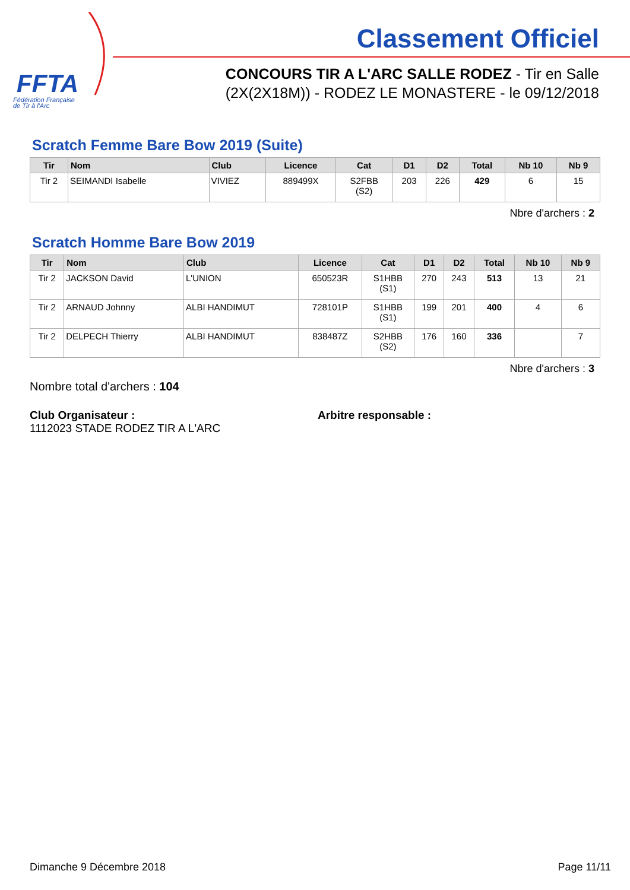FFTA
Fédération Française
de Tir à l'Arc
Classement Officiel
CONCOURS TIR A L'ARC SALLE RODEZ - Tir en Salle
(2X(2X18M)) - RODEZ LE MONASTERE - le 09/12/2018
Scratch Femme Bare Bow 2019 (Suite)
| Tir | Nom | Club | Licence | Cat | D1 | D2 | Total | Nb 10 | Nb 9 |
| --- | --- | --- | --- | --- | --- | --- | --- | --- | --- |
| Tir 2 | SEIMANDI Isabelle | VIVIEZ | 889499X | S2FBB (S2) | 203 | 226 | 429 | 6 | 15 |
Nbre d'archers : 2
Scratch Homme Bare Bow 2019
| Tir | Nom | Club | Licence | Cat | D1 | D2 | Total | Nb 10 | Nb 9 |
| --- | --- | --- | --- | --- | --- | --- | --- | --- | --- |
| Tir 2 | JACKSON David | L'UNION | 650523R | S1HBB (S1) | 270 | 243 | 513 | 13 | 21 |
| Tir 2 | ARNAUD Johnny | ALBI HANDIMUT | 728101P | S1HBB (S1) | 199 | 201 | 400 | 4 | 6 |
| Tir 2 | DELPECH Thierry | ALBI HANDIMUT | 838487Z | S2HBB (S2) | 176 | 160 | 336 | | 7 |
Nbre d'archers : 3
Nombre total d'archers : 104
Club Organisateur :
1112023 STADE RODEZ TIR A L'ARC
Arbitre responsable :
Dimanche 9 Décembre 2018 Page 11/11